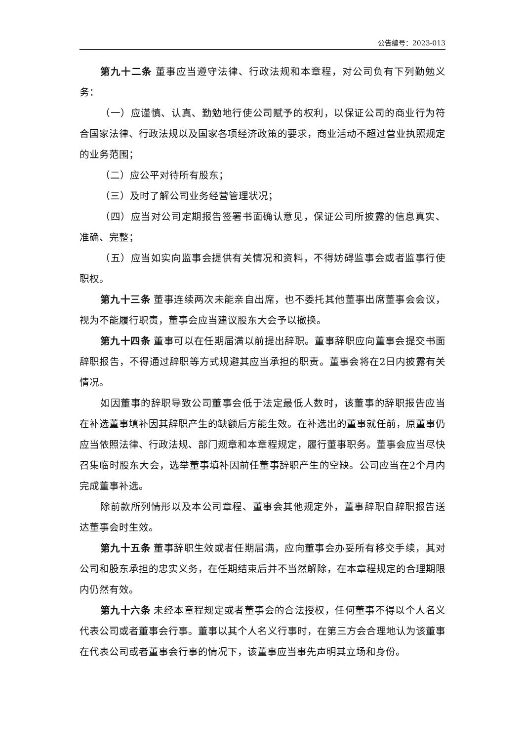公告编号：2023-013
第九十二条 董事应当遵守法律、行政法规和本章程，对公司负有下列勤勉义务：
（一）应谨慎、认真、勤勉地行使公司赋予的权利，以保证公司的商业行为符合国家法律、行政法规以及国家各项经济政策的要求，商业活动不超过营业执照规定的业务范围；
（二）应公平对待所有股东；
（三）及时了解公司业务经营管理状况；
（四）应当对公司定期报告签署书面确认意见，保证公司所披露的信息真实、准确、完整；
（五）应当如实向监事会提供有关情况和资料，不得妨碍监事会或者监事行使职权。
第九十三条 董事连续两次未能亲自出席，也不委托其他董事出席董事会会议，视为不能履行职责，董事会应当建议股东大会予以撤换。
第九十四条 董事可以在任期届满以前提出辞职。董事辞职应向董事会提交书面辞职报告，不得通过辞职等方式规避其应当承担的职责。董事会将在2日内披露有关情况。
如因董事的辞职导致公司董事会低于法定最低人数时，该董事的辞职报告应当在补选董事填补因其辞职产生的缺额后方能生效。在补选出的董事就任前，原董事仍应当依照法律、行政法规、部门规章和本章程规定，履行董事职务。董事会应当尽快召集临时股东大会，选举董事填补因前任董事辞职产生的空缺。公司应当在2个月内完成董事补选。
除前款所列情形以及本公司章程、董事会其他规定外，董事辞职自辞职报告送达董事会时生效。
第九十五条 董事辞职生效或者任期届满，应向董事会办妥所有移交手续，其对公司和股东承担的忠实义务，在任期结束后并不当然解除，在本章程规定的合理期限内仍然有效。
第九十六条 未经本章程规定或者董事会的合法授权，任何董事不得以个人名义代表公司或者董事会行事。董事以其个人名义行事时，在第三方会合理地认为该董事在代表公司或者董事会行事的情况下，该董事应当事先声明其立场和身份。